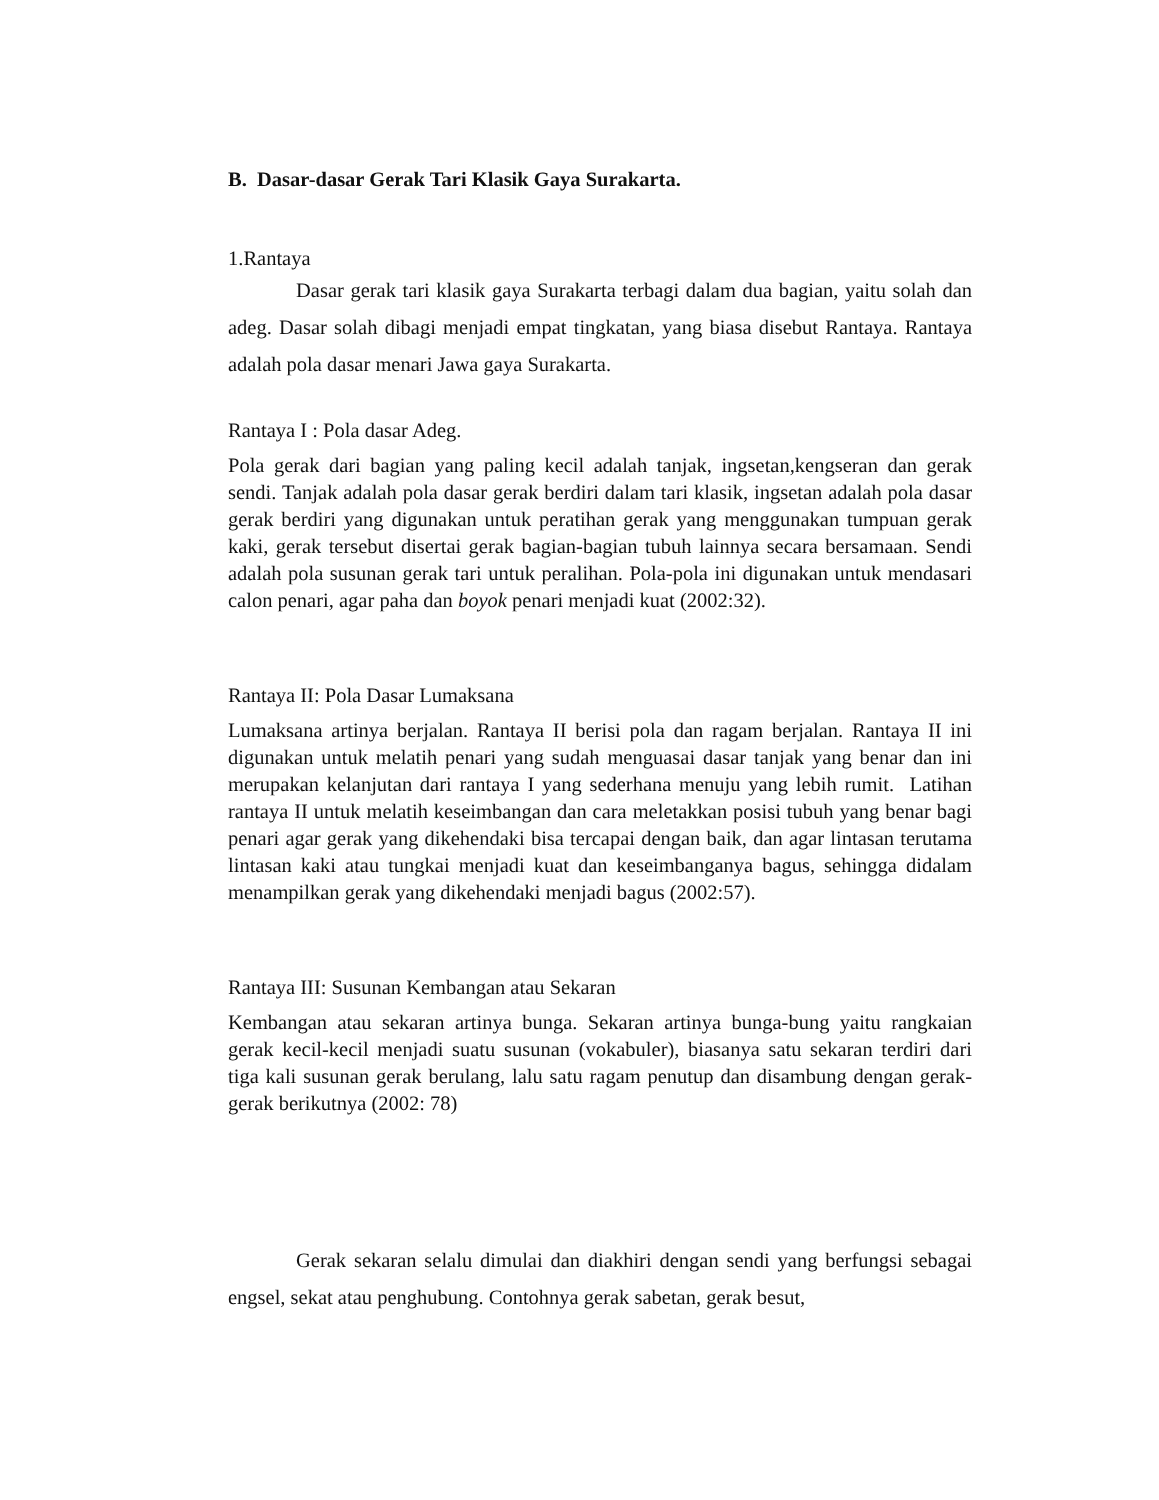B. Dasar-dasar Gerak Tari Klasik Gaya Surakarta.
1.Rantaya
Dasar gerak tari klasik gaya Surakarta terbagi dalam dua bagian, yaitu solah dan adeg. Dasar solah dibagi menjadi empat tingkatan, yang biasa disebut Rantaya. Rantaya adalah pola dasar menari Jawa gaya Surakarta.
Rantaya I : Pola dasar Adeg.
Pola gerak dari bagian yang paling kecil adalah tanjak, ingsetan,kengseran dan gerak sendi. Tanjak adalah pola dasar gerak berdiri dalam tari klasik, ingsetan adalah pola dasar gerak berdiri yang digunakan untuk peratihan gerak yang menggunakan tumpuan gerak kaki, gerak tersebut disertai gerak bagian-bagian tubuh lainnya secara bersamaan. Sendi adalah pola susunan gerak tari untuk peralihan. Pola-pola ini digunakan untuk mendasari calon penari, agar paha dan boyok penari menjadi kuat (2002:32).
Rantaya II: Pola Dasar Lumaksana
Lumaksana artinya berjalan. Rantaya II berisi pola dan ragam berjalan. Rantaya II ini digunakan untuk melatih penari yang sudah menguasai dasar tanjak yang benar dan ini merupakan kelanjutan dari rantaya I yang sederhana menuju yang lebih rumit. Latihan rantaya II untuk melatih keseimbangan dan cara meletakkan posisi tubuh yang benar bagi penari agar gerak yang dikehendaki bisa tercapai dengan baik, dan agar lintasan terutama lintasan kaki atau tungkai menjadi kuat dan keseimbanganya bagus, sehingga didalam menampilkan gerak yang dikehendaki menjadi bagus (2002:57).
Rantaya III: Susunan Kembangan atau Sekaran
Kembangan atau sekaran artinya bunga. Sekaran artinya bunga-bung yaitu rangkaian gerak kecil-kecil menjadi suatu susunan (vokabuler), biasanya satu sekaran terdiri dari tiga kali susunan gerak berulang, lalu satu ragam penutup dan disambung dengan gerak-gerak berikutnya (2002: 78)
Gerak sekaran selalu dimulai dan diakhiri dengan sendi yang berfungsi sebagai engsel, sekat atau penghubung. Contohnya gerak sabetan, gerak besut,